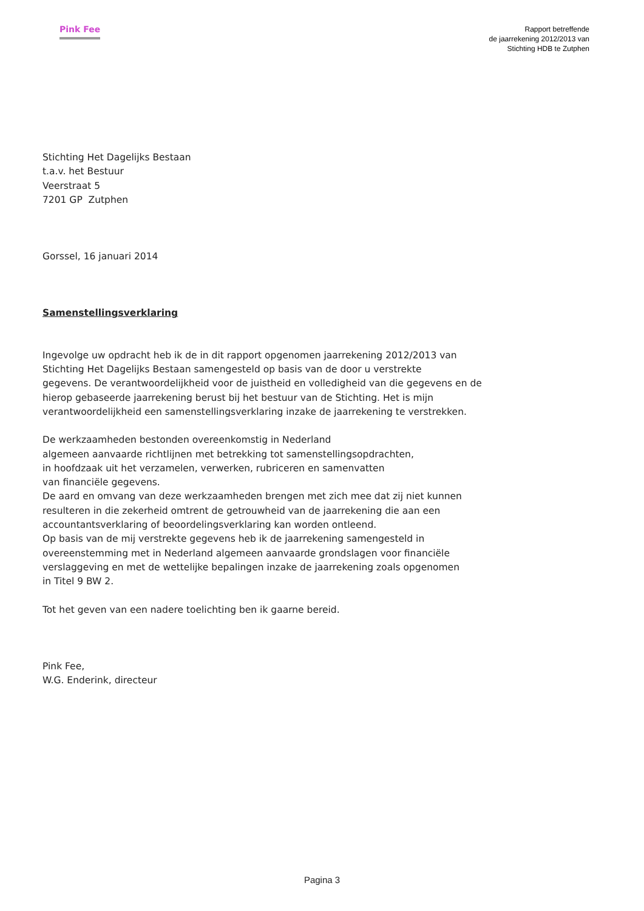Pink Fee
Rapport betreffende
de jaarrekening 2012/2013 van
Stichting HDB te Zutphen
Stichting Het Dagelijks Bestaan
t.a.v. het Bestuur
Veerstraat 5
7201 GP Zutphen
Gorssel, 16 januari 2014
Samenstellingsverklaring
Ingevolge uw opdracht heb ik de in dit rapport opgenomen jaarrekening 2012/2013 van
Stichting Het Dagelijks Bestaan samengesteld op basis van de door u verstrekte
gegevens. De verantwoordelijkheid voor de juistheid en volledigheid van die gegevens en de
hierop gebaseerde jaarrekening berust bij het bestuur van de Stichting. Het is mijn
verantwoordelijkheid een samenstellingsverklaring inzake de jaarrekening te verstrekken.
De werkzaamheden bestonden overeenkomstig in Nederland
algemeen aanvaarde richtlijnen met betrekking tot samenstellingsopdrachten,
in hoofdzaak uit het verzamelen, verwerken, rubriceren en samenvatten
van financiële gegevens.
De aard en omvang van deze werkzaamheden brengen met zich mee dat zij niet kunnen
resulteren in die zekerheid omtrent de getrouwheid van de jaarrekening die aan een
accountantsverklaring of beoordelingsverklaring kan worden ontleend.
Op basis van de mij verstrekte gegevens heb ik de jaarrekening samengesteld in
overeenstemming met in Nederland algemeen aanvaarde grondslagen voor financiële
verslaggeving en met de wettelijke bepalingen inzake de jaarrekening zoals opgenomen
in Titel 9 BW 2.
Tot het geven van een nadere toelichting ben ik gaarne bereid.
Pink Fee,
W.G. Enderink, directeur
Pagina 3